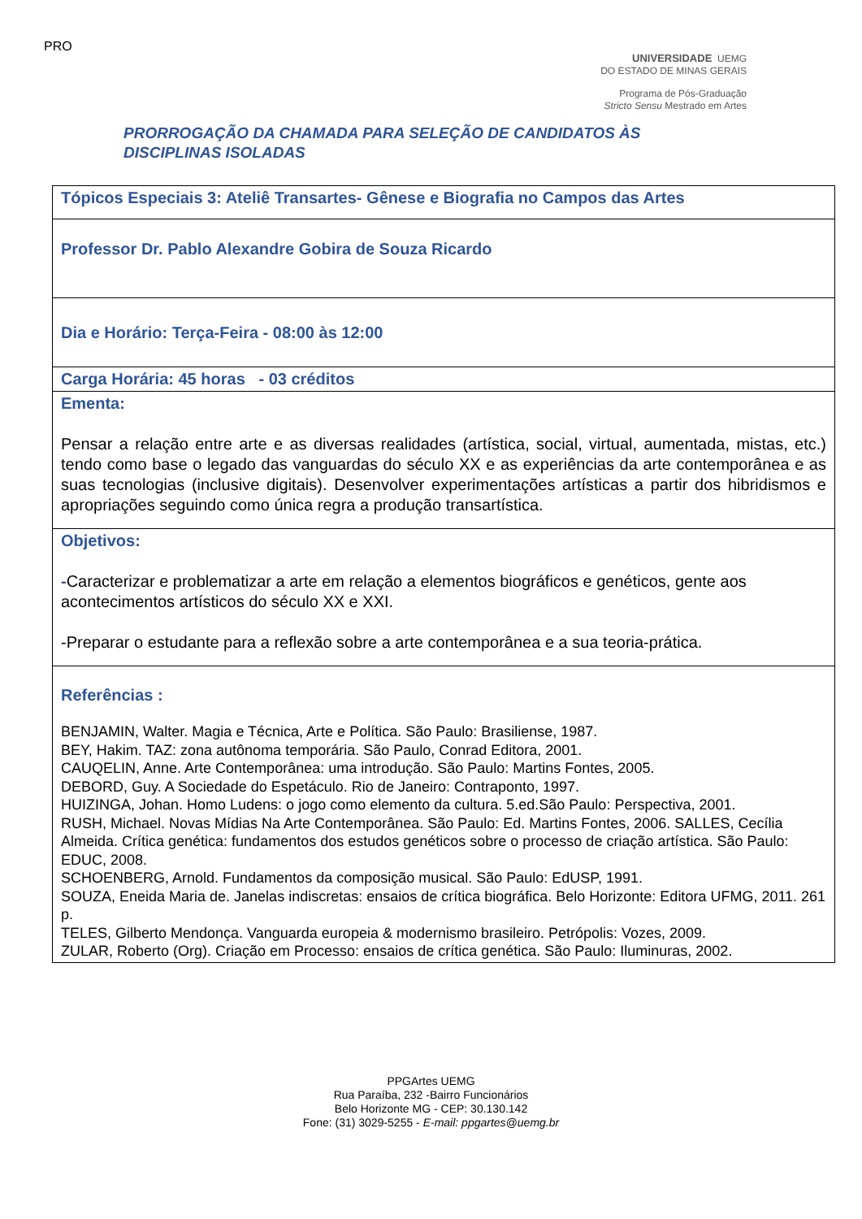PRO
UNIVERSIDADE UEMG
DO ESTADO DE MINAS GERAIS
Programa de Pós-Graduação
Stricto Sensu Mestrado em Artes
PRORROGAÇÃO DA CHAMADA PARA SELEÇÃO DE CANDIDATOS ÀS
DISCIPLINAS ISOLADAS
| Tópicos Especiais 3: Ateliê Transartes- Gênese e Biografia no Campos das Artes |
| Professor Dr. Pablo Alexandre Gobira de Souza Ricardo |
| Dia e Horário: Terça-Feira - 08:00 às 12:00 |
| Carga Horária: 45 horas - 03 créditos |
| Ementa: Pensar a relação entre arte e as diversas realidades (artística, social, virtual, aumentada, mistas, etc.) tendo como base o legado das vanguardas do século XX e as experiências da arte contemporânea e as suas tecnologias (inclusive digitais). Desenvolver experimentações artísticas a partir dos hibridismos e apropriações seguindo como única regra a produção transartística. |
| Objetivos: - Caracterizar e problematizar a arte em relação a elementos biográficos e genéticos, gente aos acontecimentos artísticos do século XX e XXI. -Preparar o estudante para a reflexão sobre a arte contemporânea e a sua teoria-prática. |
| Referências : BENJAMIN, Walter. Magia e Técnica, Arte e Política. São Paulo: Brasiliense, 1987. BEY, Hakim. TAZ: zona autônoma temporária. São Paulo, Conrad Editora, 2001. CAUQELIN, Anne. Arte Contemporânea: uma introdução. São Paulo: Martins Fontes, 2005. DEBORD, Guy. A Sociedade do Espetáculo. Rio de Janeiro: Contraponto, 1997. HUIZINGA, Johan. Homo Ludens: o jogo como elemento da cultura. 5.ed.São Paulo: Perspectiva, 2001. RUSH, Michael. Novas Mídias Na Arte Contemporânea. São Paulo: Ed. Martins Fontes, 2006. SALLES, Cecília Almeida. Crítica genética: fundamentos dos estudos genéticos sobre o processo de criação artística. São Paulo: EDUC, 2008. SCHOENBERG, Arnold. Fundamentos da composição musical. São Paulo: EdUSP, 1991. SOUZA, Eneida Maria de. Janelas indiscretas: ensaios de crítica biográfica. Belo Horizonte: Editora UFMG, 2011. 261 p. TELES, Gilberto Mendonça. Vanguarda europeia & modernismo brasileiro. Petrópolis: Vozes, 2009. ZULAR, Roberto (Org). Criação em Processo: ensaios de crítica genética. São Paulo: Iluminuras, 2002. |
PPGArtes UEMG
Rua Paraíba, 232 -Bairro Funcionários
Belo Horizonte MG - CEP: 30.130.142
Fone: (31) 3029-5255 - E-mail: ppgartes@uemg.br